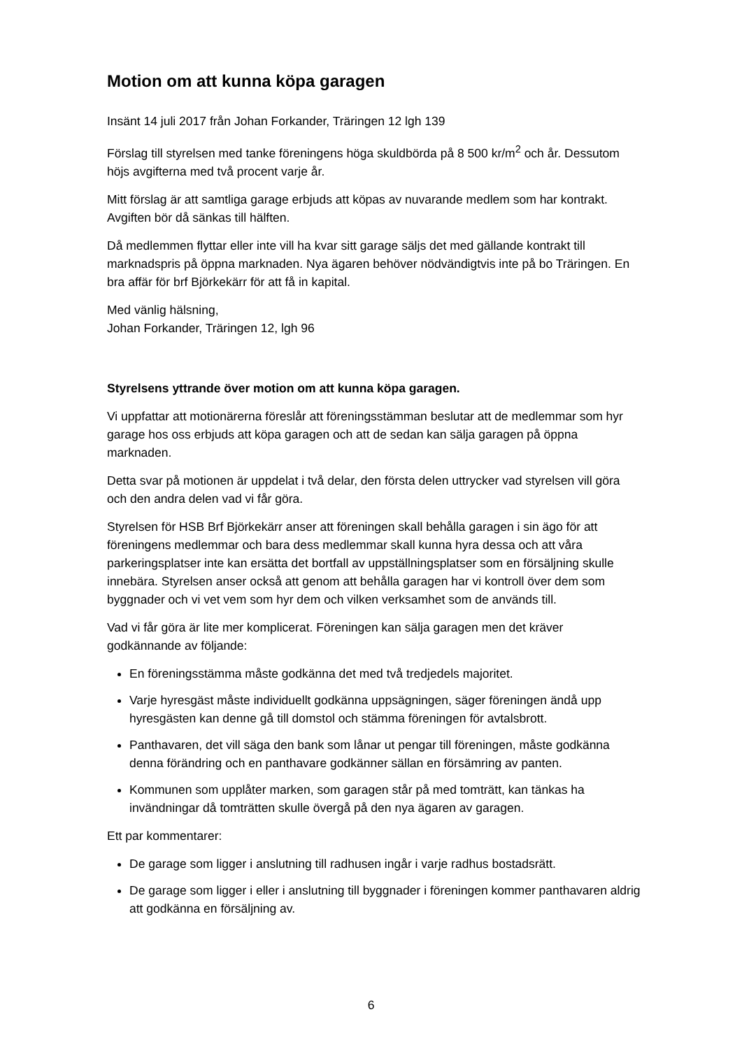Motion om att kunna köpa garagen
Insänt 14 juli 2017 från Johan Forkander, Träringen 12 lgh 139
Förslag till styrelsen med tanke föreningens höga skuldbörda på 8 500 kr/m<sup>2</sup> och år. Dessutom höjs avgifterna med två procent varje år.
Mitt förslag är att samtliga garage erbjuds att köpas av nuvarande medlem som har kontrakt. Avgiften bör då sänkas till hälften.
Då medlemmen flyttar eller inte vill ha kvar sitt garage säljs det med gällande kontrakt till marknadspris på öppna marknaden. Nya ägaren behöver nödvändigtvis inte på bo Träringen. En bra affär för brf Björkekärr för att få in kapital.
Med vänlig hälsning,
Johan Forkander, Träringen 12, lgh 96
Styrelsens yttrande över motion om att kunna köpa garagen.
Vi uppfattar att motionärerna föreslår att föreningsstämman beslutar att de medlemmar som hyr garage hos oss erbjuds att köpa garagen och att de sedan kan sälja garagen på öppna marknaden.
Detta svar på motionen är uppdelat i två delar, den första delen uttrycker vad styrelsen vill göra och den andra delen vad vi får göra.
Styrelsen för HSB Brf Björkekärr anser att föreningen skall behålla garagen i sin ägo för att föreningens medlemmar och bara dess medlemmar skall kunna hyra dessa och att våra parkeringsplatser inte kan ersätta det bortfall av uppställningsplatser som en försäljning skulle innebära. Styrelsen anser också att genom att behålla garagen har vi kontroll över dem som byggnader och vi vet vem som hyr dem och vilken verksamhet som de används till.
Vad vi får göra är lite mer komplicerat. Föreningen kan sälja garagen men det kräver godkännande av följande:
En föreningsstämma måste godkänna det med två tredjedels majoritet.
Varje hyresgäst måste individuellt godkänna uppsägningen, säger föreningen ändå upp hyresgästen kan denne gå till domstol och stämma föreningen för avtalsbrott.
Panthavaren, det vill säga den bank som lånar ut pengar till föreningen, måste godkänna denna förändring och en panthavare godkänner sällan en försämring av panten.
Kommunen som upplåter marken, som garagen står på med tomträtt, kan tänkas ha invändningar då tomträtten skulle övergå på den nya ägaren av garagen.
Ett par kommentarer:
De garage som ligger i anslutning till radhusen ingår i varje radhus bostadsrätt.
De garage som ligger i eller i anslutning till byggnader i föreningen kommer panthavaren aldrig att godkänna en försäljning av.
6